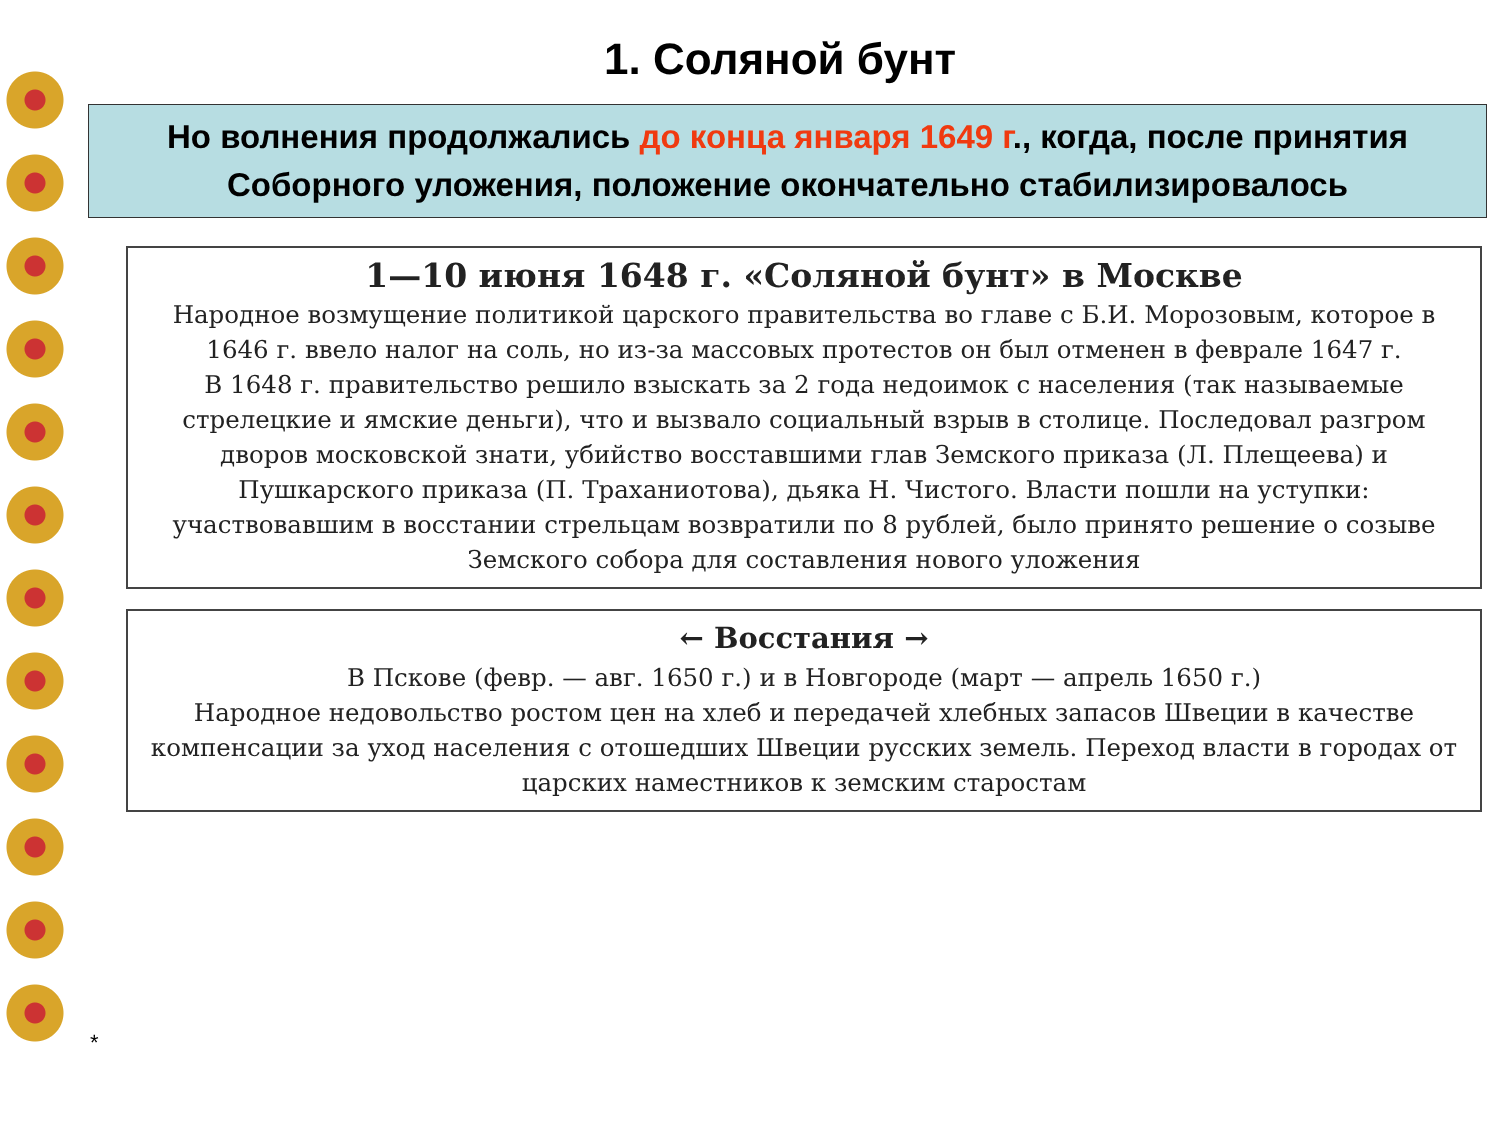1. Соляной бунт
Но волнения продолжались до конца января 1649 г., когда, после принятия Соборного уложения, положение окончательно стабилизировалось
1—10 июня 1648 г. «Соляной бунт» в Москве
Народное возмущение политикой царского правительства во главе с Б.И. Морозовым, которое в 1646 г. ввело налог на соль, но из-за массовых протестов он был отменен в феврале 1647 г.
В 1648 г. правительство решило взыскать за 2 года недоимок с населения (так называемые стрелецкие и ямские деньги), что и вызвало социальный взрыв в столице. Последовал разгром дворов московской знати, убийство восставшими глав Земского приказа (Л. Плещеева) и Пушкарского приказа (П. Траханиотова), дьяка Н. Чистого. Власти пошли на уступки: участвовавшим в восстании стрельцам возвратили по 8 рублей, было принято решение о созыве Земского собора для составления нового уложения
← Восстания →
В Пскове (февр. — авг. 1650 г.) и в Новгороде (март — апрель 1650 г.)
Народное недовольство ростом цен на хлеб и передачей хлебных запасов Швеции в качестве компенсации за уход населения с отошедших Швеции русских земель. Переход власти в городах от царских наместников к земским старостам
*